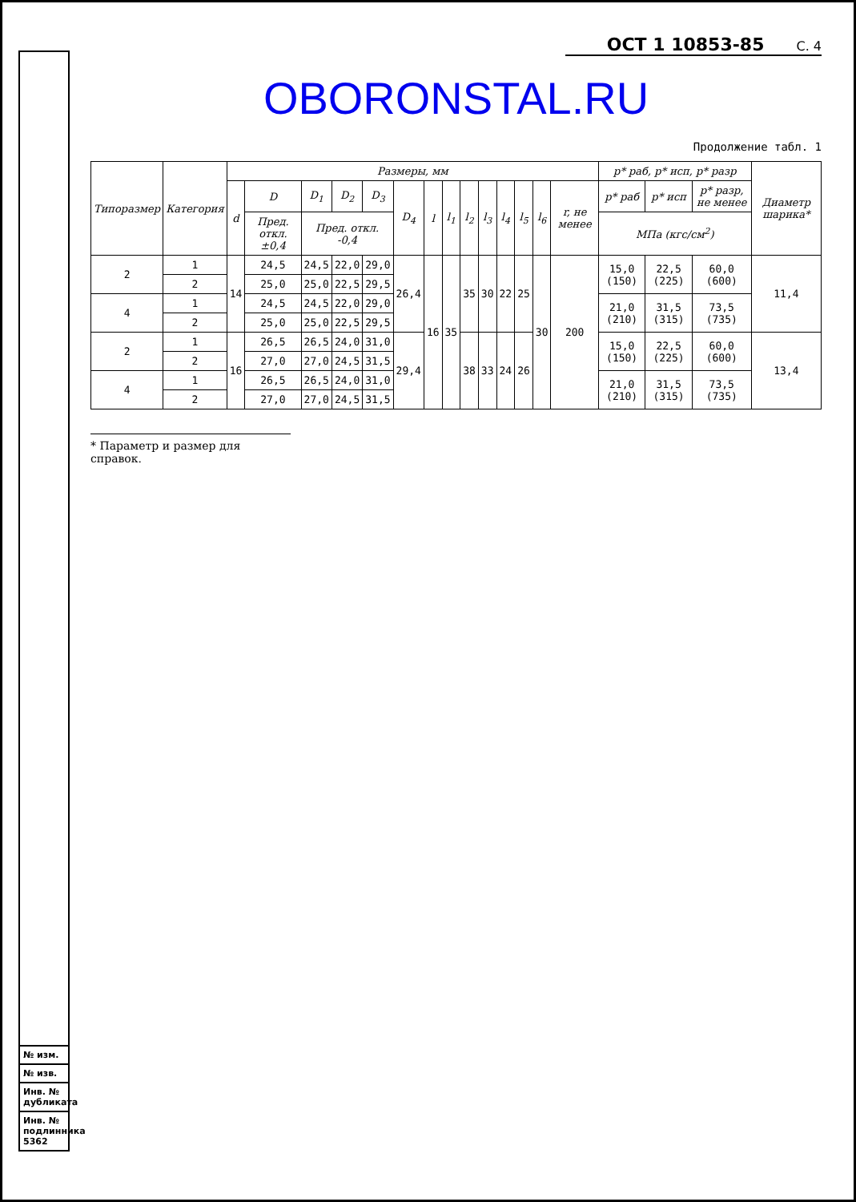№ изм.
№ изв.
Инв. № дубликата
Инв. № подлинника 5362
ОСТ 1 10853-85 С. 4
OBORONSTAL.RU
Продолжение табл. 1
| Типоразмер | Категория | Размеры, мм | | | | | | | | | | | | | | p* раб, p* исп, p* разр | | | Диаметр шарика* |
| --- | --- | --- | --- | --- | --- | --- | --- | --- | --- | --- | --- | --- | --- | --- | --- | --- | --- | --- | --- |
| | | d | D | D<sub>1</sub> | D<sub>2</sub> | D<sub>3</sub> | D<sub>4</sub> | l | l<sub>1</sub> | l<sub>2</sub> | l<sub>3</sub> | l<sub>4</sub> | l<sub>5</sub> | l<sub>6</sub> | r, не менее | p* раб | p* исп | p* разр, не менее | |
| | | | Пред. откл. ±0,4 | Пред. откл. -0,4 | | | | | | | | | | | | МПа (кгс/см<sup>2</sup>) | | | |
| 2 | 1 | 14 | 24,5 | 24,5 | 22,0 | 29,0 | 26,4 | 16 | 35 | 35 | 30 | 22 | 25 | 30 | 200 | 15,0 (150) | 22,5 (225) | 60,0 (600) | 11,4 |
| | 2 | | 25,0 | 25,0 | 22,5 | 29,5 | | | | | | | | | | | | | |
| 4 | 1 | | 24,5 | 24,5 | 22,0 | 29,0 | | | | | | | | | | 21,0 (210) | 31,5 (315) | 73,5 (735) | |
| | 2 | | 25,0 | 25,0 | 22,5 | 29,5 | | | | | | | | | | | | | |
| 2 | 1 | 16 | 26,5 | 26,5 | 24,0 | 31,0 | 29,4 | | | 38 | 33 | 24 | 26 | | | 15,0 (150) | 22,5 (225) | 60,0 (600) | 13,4 |
| | 2 | | 27,0 | 27,0 | 24,5 | 31,5 | | | | | | | | | | | | | |
| 4 | 1 | | 26,5 | 26,5 | 24,0 | 31,0 | | | | | | | | | | 21,0 (210) | 31,5 (315) | 73,5 (735) | |
| | 2 | | 27,0 | 27,0 | 24,5 | 31,5 | | | | | | | | | | | | | |
* Параметр и размер для справок.